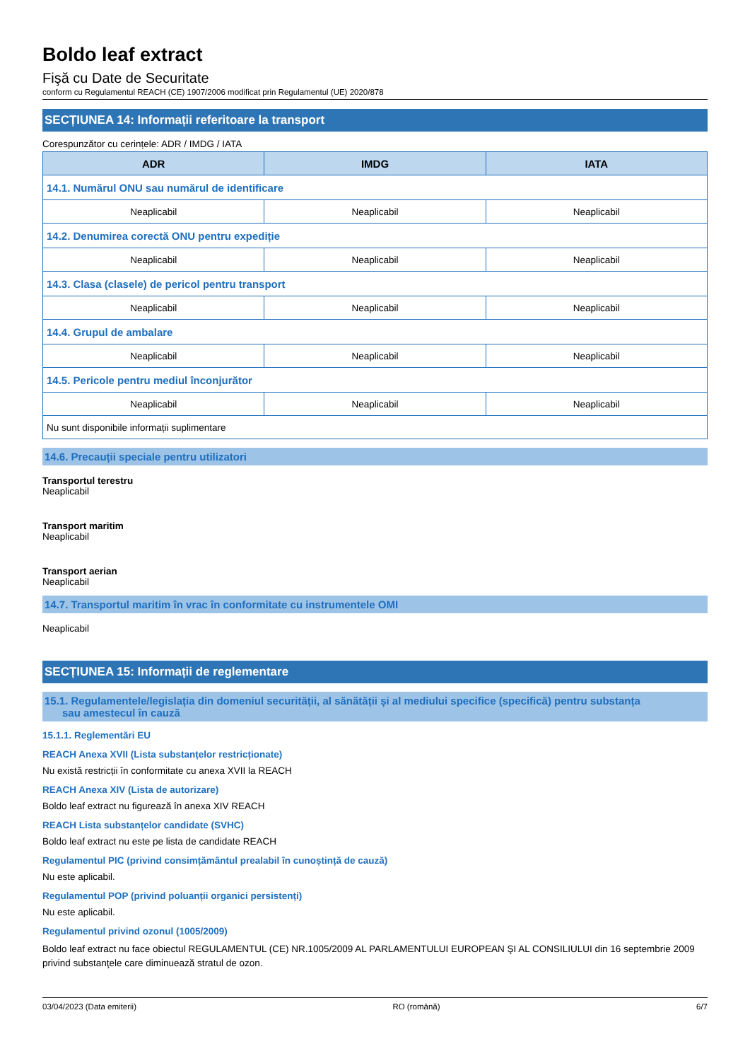Boldo leaf extract
Fişă cu Date de Securitate
conform cu Regulamentul REACH (CE) 1907/2006 modificat prin Regulamentul (UE) 2020/878
SECȚIUNEA 14: Informații referitoare la transport
Corespunzător cu cerințele: ADR / IMDG / IATA
| ADR | IMDG | IATA |
| --- | --- | --- |
| 14.1. Numărul ONU sau numărul de identificare | | |
| Neaplicabil | Neaplicabil | Neaplicabil |
| 14.2. Denumirea corectă ONU pentru expediție | | |
| Neaplicabil | Neaplicabil | Neaplicabil |
| 14.3. Clasa (clasele) de pericol pentru transport | | |
| Neaplicabil | Neaplicabil | Neaplicabil |
| 14.4. Grupul de ambalare | | |
| Neaplicabil | Neaplicabil | Neaplicabil |
| 14.5. Pericole pentru mediul înconjurător | | |
| Neaplicabil | Neaplicabil | Neaplicabil |
| Nu sunt disponibile informații suplimentare | | |
14.6. Precauții speciale pentru utilizatori
Transportul terestru
Neaplicabil
Transport maritim
Neaplicabil
Transport aerian
Neaplicabil
14.7. Transportul maritim în vrac în conformitate cu instrumentele OMI
Neaplicabil
SECȚIUNEA 15: Informații de reglementare
15.1. Regulamentele/legislația din domeniul securității, al sănătății și al mediului specifice (specifică) pentru substanța
sau amestecul în cauză
15.1.1. Reglementări EU
REACH Anexa XVII (Lista substanțelor restricționate)
Nu există restricții în conformitate cu anexa XVII la REACH
REACH Anexa XIV (Lista de autorizare)
Boldo leaf extract nu figurează în anexa XIV REACH
REACH Lista substanțelor candidate (SVHC)
Boldo leaf extract nu este pe lista de candidate REACH
Regulamentul PIC (privind consimțământul prealabil în cunoștință de cauză)
Nu este aplicabil.
Regulamentul POP (privind poluanții organici persistenți)
Nu este aplicabil.
Regulamentul privind ozonul (1005/2009)
Boldo leaf extract nu face obiectul REGULAMENTUL (CE) NR.1005/2009 AL PARLAMENTULUI EUROPEAN ŞI AL CONSILIULUI din 16 septembrie 2009 privind substanţele care diminuează stratul de ozon.
03/04/2023 (Data emiterii) RO (română) 6/7